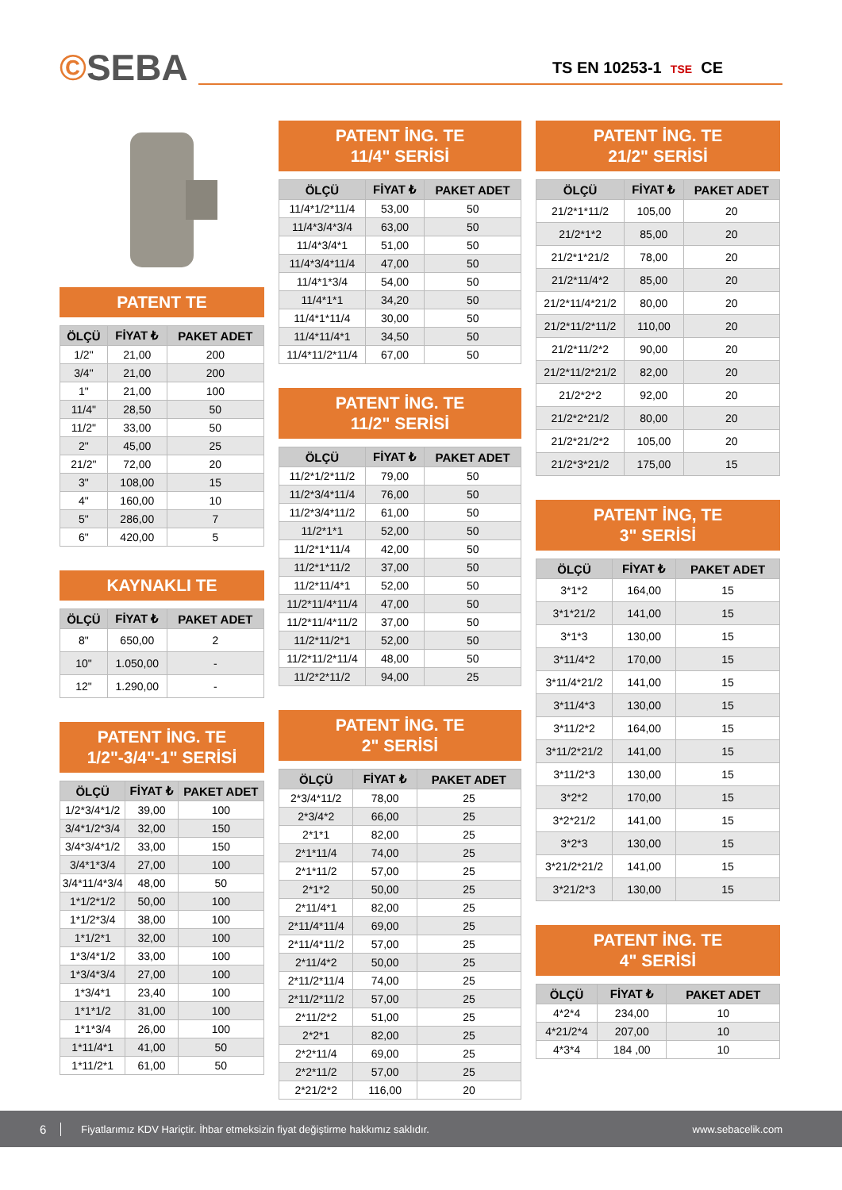©SEBA
TS EN 10253-1 TSE CE
PATENT TE
| ÖLÇÜ | FİYAT ₺ | PAKET ADET |
| --- | --- | --- |
| 1/2" | 21,00 | 200 |
| 3/4" | 21,00 | 200 |
| 1" | 21,00 | 100 |
| 11/4" | 28,50 | 50 |
| 11/2" | 33,00 | 50 |
| 2" | 45,00 | 25 |
| 21/2" | 72,00 | 20 |
| 3" | 108,00 | 15 |
| 4" | 160,00 | 10 |
| 5" | 286,00 | 7 |
| 6" | 420,00 | 5 |
KAYNAKLI TE
| ÖLÇÜ | FİYAT ₺ | PAKET ADET |
| --- | --- | --- |
| 8" | 650,00 | 2 |
| 10" | 1.050,00 | - |
| 12" | 1.290,00 | - |
PATENT İNG. TE
1/2"-3/4"-1" SERİSİ
| ÖLÇÜ | FİYAT ₺ | PAKET ADET |
| --- | --- | --- |
| 1/2*3/4*1/2 | 39,00 | 100 |
| 3/4*1/2*3/4 | 32,00 | 150 |
| 3/4*3/4*1/2 | 33,00 | 150 |
| 3/4*1*3/4 | 27,00 | 100 |
| 3/4*11/4*3/4 | 48,00 | 50 |
| 1*1/2*1/2 | 50,00 | 100 |
| 1*1/2*3/4 | 38,00 | 100 |
| 1*1/2*1 | 32,00 | 100 |
| 1*3/4*1/2 | 33,00 | 100 |
| 1*3/4*3/4 | 27,00 | 100 |
| 1*3/4*1 | 23,40 | 100 |
| 1*1*1/2 | 31,00 | 100 |
| 1*1*3/4 | 26,00 | 100 |
| 1*11/4*1 | 41,00 | 50 |
| 1*11/2*1 | 61,00 | 50 |
PATENT İNG. TE
11/4" SERİSİ
| ÖLÇÜ | FİYAT ₺ | PAKET ADET |
| --- | --- | --- |
| 11/4*1/2*11/4 | 53,00 | 50 |
| 11/4*3/4*3/4 | 63,00 | 50 |
| 11/4*3/4*1 | 51,00 | 50 |
| 11/4*3/4*11/4 | 47,00 | 50 |
| 11/4*1*3/4 | 54,00 | 50 |
| 11/4*1*1 | 34,20 | 50 |
| 11/4*1*11/4 | 30,00 | 50 |
| 11/4*11/4*1 | 34,50 | 50 |
| 11/4*11/2*11/4 | 67,00 | 50 |
PATENT İNG. TE
11/2" SERİSİ
| ÖLÇÜ | FİYAT ₺ | PAKET ADET |
| --- | --- | --- |
| 11/2*1/2*11/2 | 79,00 | 50 |
| 11/2*3/4*11/4 | 76,00 | 50 |
| 11/2*3/4*11/2 | 61,00 | 50 |
| 11/2*1*1 | 52,00 | 50 |
| 11/2*1*11/4 | 42,00 | 50 |
| 11/2*1*11/2 | 37,00 | 50 |
| 11/2*11/4*1 | 52,00 | 50 |
| 11/2*11/4*11/4 | 47,00 | 50 |
| 11/2*11/4*11/2 | 37,00 | 50 |
| 11/2*11/2*1 | 52,00 | 50 |
| 11/2*11/2*11/4 | 48,00 | 50 |
| 11/2*2*11/2 | 94,00 | 25 |
PATENT İNG. TE
2" SERİSİ
| ÖLÇÜ | FİYAT ₺ | PAKET ADET |
| --- | --- | --- |
| 2*3/4*11/2 | 78,00 | 25 |
| 2*3/4*2 | 66,00 | 25 |
| 2*1*1 | 82,00 | 25 |
| 2*1*11/4 | 74,00 | 25 |
| 2*1*11/2 | 57,00 | 25 |
| 2*1*2 | 50,00 | 25 |
| 2*11/4*1 | 82,00 | 25 |
| 2*11/4*11/4 | 69,00 | 25 |
| 2*11/4*11/2 | 57,00 | 25 |
| 2*11/4*2 | 50,00 | 25 |
| 2*11/2*11/4 | 74,00 | 25 |
| 2*11/2*11/2 | 57,00 | 25 |
| 2*11/2*2 | 51,00 | 25 |
| 2*2*1 | 82,00 | 25 |
| 2*2*11/4 | 69,00 | 25 |
| 2*2*11/2 | 57,00 | 25 |
| 2*21/2*2 | 116,00 | 20 |
PATENT İNG. TE
21/2" SERİSİ
| ÖLÇÜ | FİYAT ₺ | PAKET ADET |
| --- | --- | --- |
| 21/2*1*11/2 | 105,00 | 20 |
| 21/2*1*2 | 85,00 | 20 |
| 21/2*1*21/2 | 78,00 | 20 |
| 21/2*11/4*2 | 85,00 | 20 |
| 21/2*11/4*21/2 | 80,00 | 20 |
| 21/2*11/2*11/2 | 110,00 | 20 |
| 21/2*11/2*2 | 90,00 | 20 |
| 21/2*11/2*21/2 | 82,00 | 20 |
| 21/2*2*2 | 92,00 | 20 |
| 21/2*2*21/2 | 80,00 | 20 |
| 21/2*21/2*2 | 105,00 | 20 |
| 21/2*3*21/2 | 175,00 | 15 |
PATENT İNG, TE
3" SERİSİ
| ÖLÇÜ | FİYAT ₺ | PAKET ADET |
| --- | --- | --- |
| 3*1*2 | 164,00 | 15 |
| 3*1*21/2 | 141,00 | 15 |
| 3*1*3 | 130,00 | 15 |
| 3*11/4*2 | 170,00 | 15 |
| 3*11/4*21/2 | 141,00 | 15 |
| 3*11/4*3 | 130,00 | 15 |
| 3*11/2*2 | 164,00 | 15 |
| 3*11/2*21/2 | 141,00 | 15 |
| 3*11/2*3 | 130,00 | 15 |
| 3*2*2 | 170,00 | 15 |
| 3*2*21/2 | 141,00 | 15 |
| 3*2*3 | 130,00 | 15 |
| 3*21/2*21/2 | 141,00 | 15 |
| 3*21/2*3 | 130,00 | 15 |
PATENT İNG. TE
4" SERİSİ
| ÖLÇÜ | FİYAT ₺ | PAKET ADET |
| --- | --- | --- |
| 4*2*4 | 234,00 | 10 |
| 4*21/2*4 | 207,00 | 10 |
| 4*3*4 | 184 ,00 | 10 |
6 Fiyatlarımız KDV Hariçtir. İhbar etmeksizin fiyat değiştirme hakkımız saklıdır. www.sebacelik.com